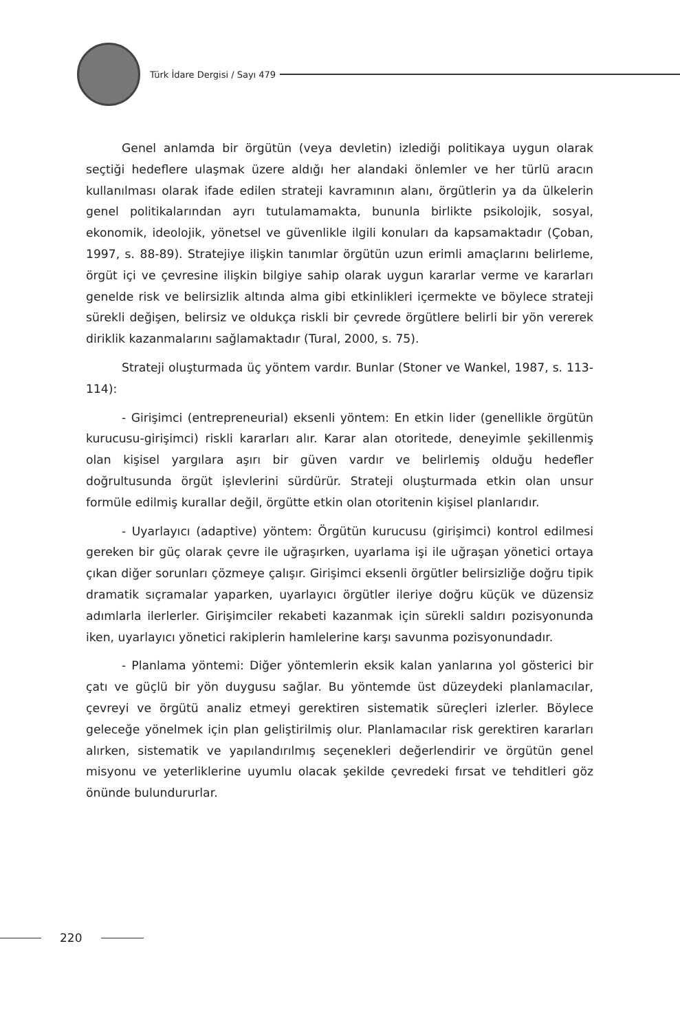Türk İdare Dergisi / Sayı 479
Genel anlamda bir örgütün (veya devletin) izlediği politikaya uygun olarak seçtiği hedeflere ulaşmak üzere aldığı her alandaki önlemler ve her türlü aracın kullanılması olarak ifade edilen strateji kavramının alanı, örgütlerin ya da ülkelerin genel politikalarından ayrı tutulamamakta, bununla birlikte psikolojik, sosyal, ekonomik, ideolojik, yönetsel ve güvenlikle ilgili konuları da kapsamaktadır (Çoban, 1997, s. 88-89). Stratejiye ilişkin tanımlar örgütün uzun erimli amaçlarını belirleme, örgüt içi ve çevresine ilişkin bilgiye sahip olarak uygun kararlar verme ve kararları genelde risk ve belirsizlik altında alma gibi etkinlikleri içermekte ve böylece strateji sürekli değişen, belirsiz ve oldukça riskli bir çevrede örgütlere belirli bir yön vererek diriklik kazanmalarını sağlamaktadır (Tural, 2000, s. 75).
Strateji oluşturmada üç yöntem vardır. Bunlar (Stoner ve Wankel, 1987, s. 113-114):
- Girişimci (entrepreneurial) eksenli yöntem: En etkin lider (genellikle örgütün kurucusu-girişimci) riskli kararları alır. Karar alan otoritede, deneyimle şekillenmiş olan kişisel yargılara aşırı bir güven vardır ve belirlemiş olduğu hedefler doğrultusunda örgüt işlevlerini sürdürür. Strateji oluşturmada etkin olan unsur formüle edilmiş kurallar değil, örgütte etkin olan otoritenin kişisel planlarıdır.
- Uyarlayıcı (adaptive) yöntem: Örgütün kurucusu (girişimci) kontrol edilmesi gereken bir güç olarak çevre ile uğraşırken, uyarlama işi ile uğraşan yönetici ortaya çıkan diğer sorunları çözmeye çalışır. Girişimci eksenli örgütler belirsizliğe doğru tipik dramatik sıçramalar yaparken, uyarlayıcı örgütler ileriye doğru küçük ve düzensiz adımlarla ilerlerler. Girişimciler rekabeti kazanmak için sürekli saldırı pozisyonunda iken, uyarlayıcı yönetici rakiplerin hamlelerine karşı savunma pozisyonundadır.
- Planlama yöntemi: Diğer yöntemlerin eksik kalan yanlarına yol gösterici bir çatı ve güçlü bir yön duygusu sağlar. Bu yöntemde üst düzeydeki planlamacılar, çevreyi ve örgütü analiz etmeyi gerektiren sistematik süreçleri izlerler. Böylece geleceğe yönelmek için plan geliştirilmiş olur. Planlamacılar risk gerektiren kararları alırken, sistematik ve yapılandırılmış seçenekleri değerlendirir ve örgütün genel misyonu ve yeterliklerine uyumlu olacak şekilde çevredeki fırsat ve tehditleri göz önünde bulundururlar.
220